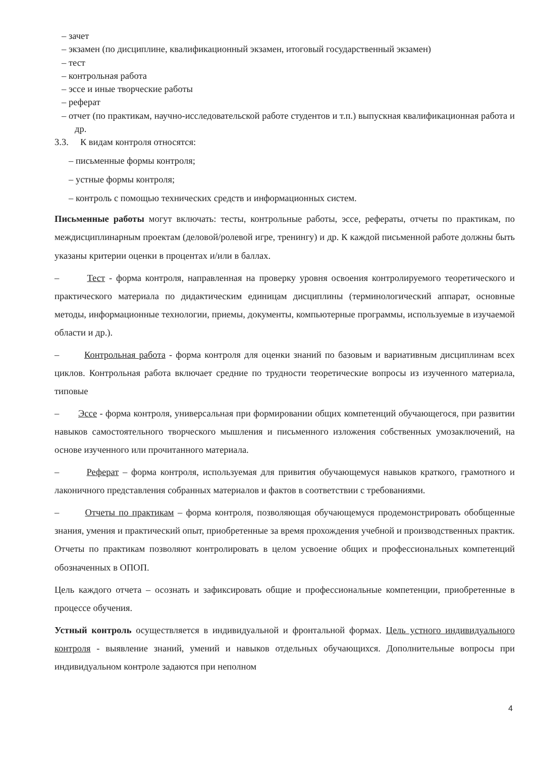– зачет
– экзамен (по дисциплине, квалификационный экзамен, итоговый государственный экзамен)
– тест
– контрольная работа
– эссе и иные творческие работы
– реферат
– отчет (по практикам, научно-исследовательской работе студентов и т.п.) выпускная квалификационная работа и др.
3.3. К видам контроля относятся:
– письменные формы контроля;
– устные формы контроля;
– контроль с помощью технических средств и информационных систем.
Письменные работы могут включать: тесты, контрольные работы, эссе, рефераты, отчеты по практикам, по междисциплинарным проектам (деловой/ролевой игре, тренингу) и др. К каждой письменной работе должны быть указаны критерии оценки в процентах и/или в баллах.
– Тест - форма контроля, направленная на проверку уровня освоения контролируемого теоретического и практического материала по дидактическим единицам дисциплины (терминологический аппарат, основные методы, информационные технологии, приемы, документы, компьютерные программы, используемые в изучаемой области и др.).
– Контрольная работа - форма контроля для оценки знаний по базовым и вариативным дисциплинам всех циклов. Контрольная работа включает средние по трудности теоретические вопросы из изученного материала, типовые
– Эссе - форма контроля, универсальная при формировании общих компетенций обучающегося, при развитии навыков самостоятельного творческого мышления и письменного изложения собственных умозаключений, на основе изученного или прочитанного материала.
– Реферат – форма контроля, используемая для привития обучающемуся навыков краткого, грамотного и лаконичного представления собранных материалов и фактов в соответствии с требованиями.
– Отчеты по практикам – форма контроля, позволяющая обучающемуся продемонстрировать обобщенные знания, умения и практический опыт, приобретенные за время прохождения учебной и производственных практик. Отчеты по практикам позволяют контролировать в целом усвоение общих и профессиональных компетенций обозначенных в ОПОП.
Цель каждого отчета – осознать и зафиксировать общие и профессиональные компетенции, приобретенные в процессе обучения.
Устный контроль осуществляется в индивидуальной и фронтальной формах. Цель устного индивидуального контроля - выявление знаний, умений и навыков отдельных обучающихся. Дополнительные вопросы при индивидуальном контроле задаются при неполном
4